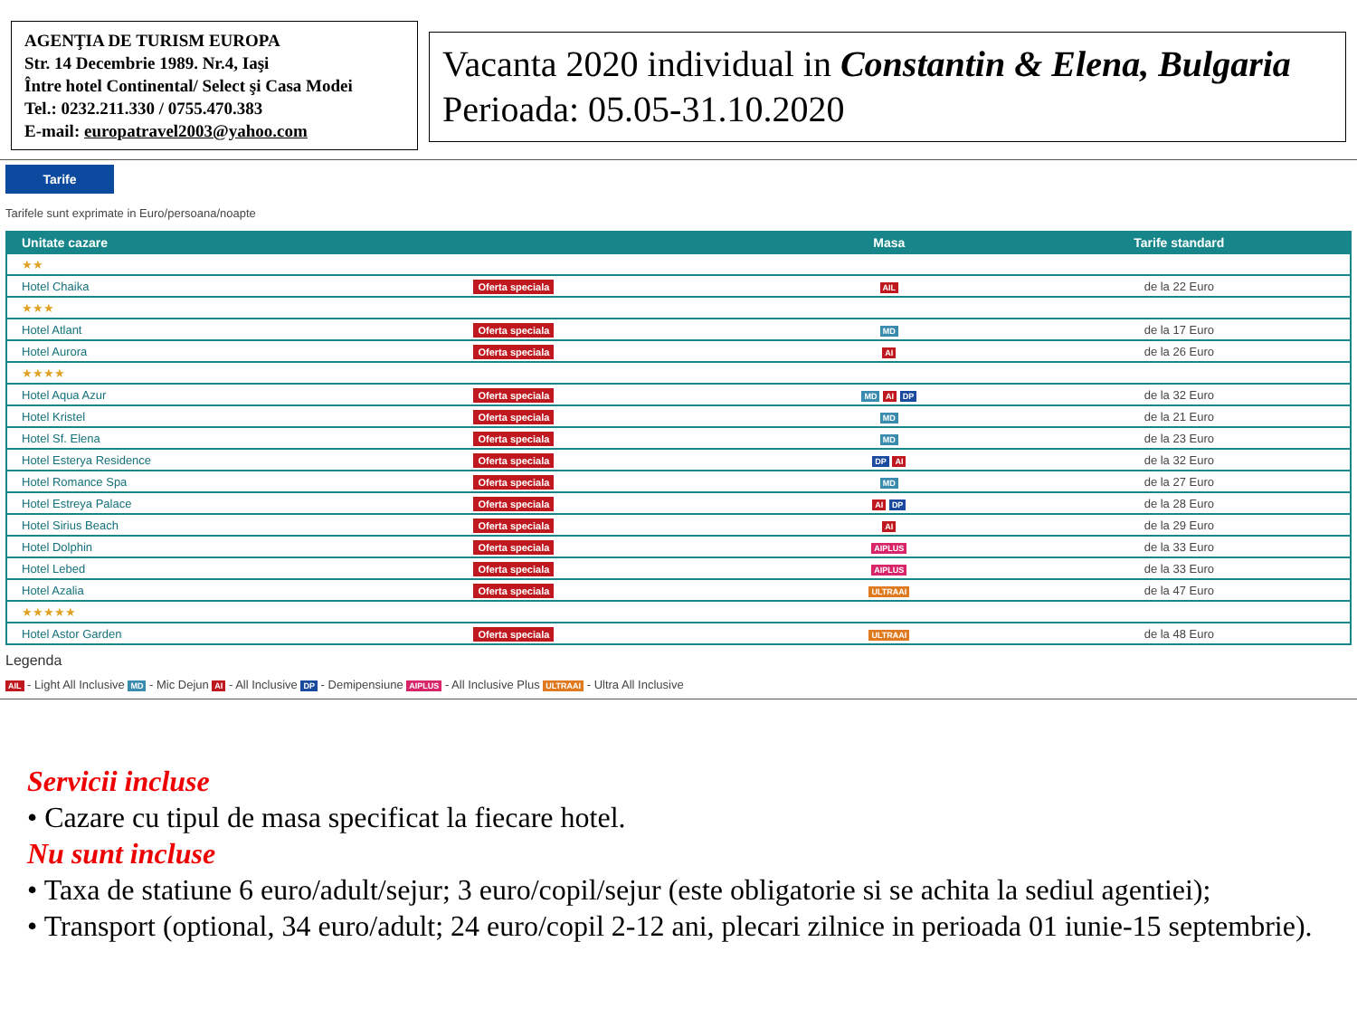AGENŢIA DE TURISM EUROPA
Str. 14 Decembrie 1989. Nr.4, Iaşi
Între hotel Continental/ Select şi Casa Modei
Tel.: 0232.211.330 / 0755.470.383
E-mail: europatravel2003@yahoo.com
Vacanta 2020 individual in Constantin & Elena, Bulgaria
Perioada: 05.05-31.10.2020
Tarife
Tarifele sunt exprimate in Euro/persoana/noapte
| Unitate cazare | | Masa | Tarife standard |
| --- | --- | --- | --- |
| ★★ | | | |
| Hotel Chaika | Oferta speciala | AIL | de la 22 Euro |
| ★★★ | | | |
| Hotel Atlant | Oferta speciala | MD | de la 17 Euro |
| Hotel Aurora | Oferta speciala | AI | de la 26 Euro |
| ★★★★ | | | |
| Hotel Aqua Azur | Oferta speciala | MD AI DP | de la 32 Euro |
| Hotel Kristel | Oferta speciala | MD | de la 21 Euro |
| Hotel Sf. Elena | Oferta speciala | MD | de la 23 Euro |
| Hotel Esterya Residence | Oferta speciala | DP AI | de la 32 Euro |
| Hotel Romance Spa | Oferta speciala | MD | de la 27 Euro |
| Hotel Estreya Palace | Oferta speciala | AI DP | de la 28 Euro |
| Hotel Sirius Beach | Oferta speciala | AI | de la 29 Euro |
| Hotel Dolphin | Oferta speciala | AIPLUS | de la 33 Euro |
| Hotel Lebed | Oferta speciala | AIPLUS | de la 33 Euro |
| Hotel Azalia | Oferta speciala | ULTRAAI | de la 47 Euro |
| ★★★★★ | | | |
| Hotel Astor Garden | Oferta speciala | ULTRAAI | de la 48 Euro |
Legenda
AIL - Light All Inclusive MD - Mic Dejun AI - All Inclusive DP - Demipensiune AIPLUS - All Inclusive Plus ULTRAAI - Ultra All Inclusive
Servicii incluse
• Cazare cu tipul de masa specificat la fiecare hotel.
Nu sunt incluse
• Taxa de statiune 6 euro/adult/sejur; 3 euro/copil/sejur (este obligatorie si se achita la sediul agentiei);
• Transport (optional, 34 euro/adult; 24 euro/copil 2-12 ani, plecari zilnice in perioada 01 iunie-15 septembrie).